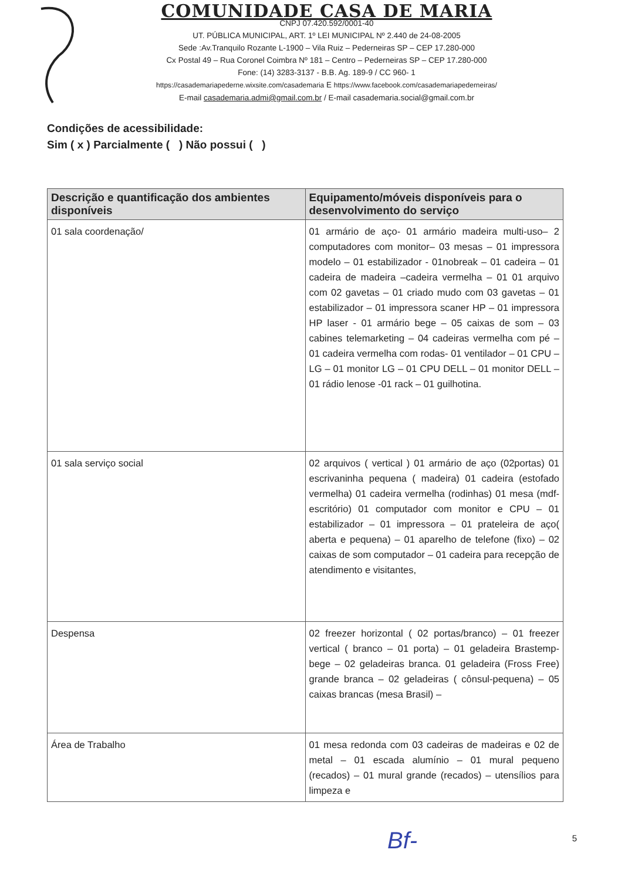COMUNIDADE CASA DE MARIA
CNPJ 07.420.592/0001-40
UT. PÚBLICA MUNICIPAL, ART. 1º LEI MUNICIPAL Nº 2.440 de 24-08-2005
Sede :Av.Tranquilo Rozante L-1900 – Vila Ruiz – Pederneiras SP – CEP 17.280-000
Cx Postal 49 – Rua Coronel Coimbra Nº 181 – Centro – Pederneiras SP – CEP 17.280-000
Fone: (14) 3283-3137 - B.B. Ag. 189-9 / CC 960- 1
https://casademariapederne.wixsite.com/casademaria E https://www.facebook.com/casademariapederneiras/
E-mail casademaria.admi@gmail.com.br / E-mail casademaria.social@gmail.com.br
Condições de acessibilidade:
Sim ( x ) Parcialmente ( ) Não possui ( )
| Descrição e quantificação dos ambientes disponíveis | Equipamento/móveis disponíveis para o desenvolvimento do serviço |
| --- | --- |
| 01 sala coordenação/ | 01 armário de aço- 01 armário madeira multi-uso– 2 computadores com monitor– 03 mesas – 01 impressora modelo – 01 estabilizador - 01nobreak – 01 cadeira – 01 cadeira de madeira –cadeira vermelha – 01 01 arquivo com 02 gavetas – 01 criado mudo com 03 gavetas – 01 estabilizador – 01 impressora scaner HP – 01 impressora HP laser - 01 armário bege – 05 caixas de som – 03 cabines telemarketing – 04 cadeiras vermelha com pé – 01 cadeira vermelha com rodas- 01 ventilador – 01 CPU – LG – 01 monitor LG – 01 CPU DELL – 01 monitor DELL – 01 rádio lenose -01 rack – 01 guilhotina. |
| 01 sala serviço social | 02 arquivos ( vertical ) 01 armário de aço (02portas) 01 escrivaninha pequena ( madeira) 01 cadeira (estofado vermelha) 01 cadeira vermelha (rodinhas) 01 mesa (mdf-escritório) 01 computador com monitor e CPU – 01 estabilizador – 01 impressora – 01 prateleira de aço( aberta e pequena) – 01 aparelho de telefone (fixo) – 02 caixas de som computador – 01 cadeira para recepção de atendimento e visitantes, |
| Despensa | 02 freezer horizontal ( 02 portas/branco) – 01 freezer vertical ( branco – 01 porta) – 01 geladeira Brastemp- bege – 02 geladeiras branca. 01 geladeira (Fross Free) grande branca – 02 geladeiras ( cônsul-pequena) – 05 caixas brancas (mesa Brasil) – |
| Área de Trabalho | 01 mesa redonda com 03 cadeiras de madeiras e 02 de metal – 01 escada alumínio – 01 mural pequeno (recados) – 01 mural grande (recados) – utensílios para limpeza e |
Bf- 5